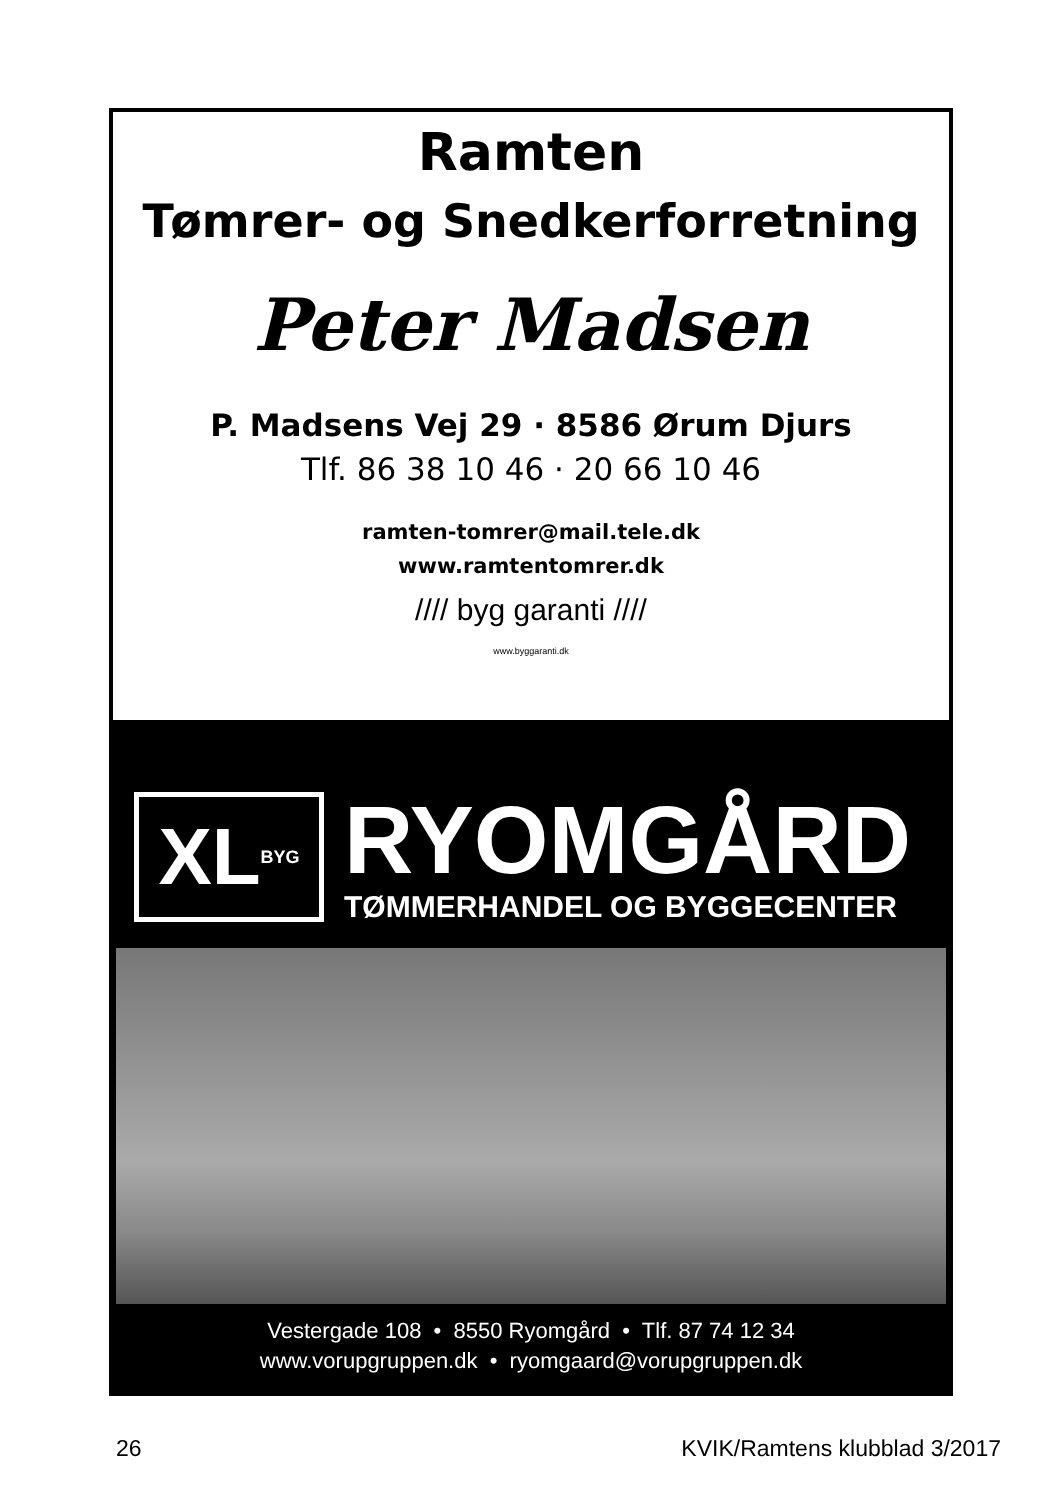Ramten
Tømrer- og Snedkerforretning
Peter Madsen
P. Madsens Vej 29 · 8586 Ørum Djurs
Tlf. 86 38 10 46 · 20 66 10 46
ramten-tomrer@mail.tele.dk
www.ramtentomrer.dk
//// byg garanti ////
www.byggaranti.dk
XL BYG
RYOMGÅRD
TØMMERHANDEL OG BYGGECENTER
Vestergade 108 • 8550 Ryomgård • Tlf. 87 74 12 34
www.vorupgruppen.dk • ryomgaard@vorupgruppen.dk
26 KVIK/Ramtens klubblad 3/2017